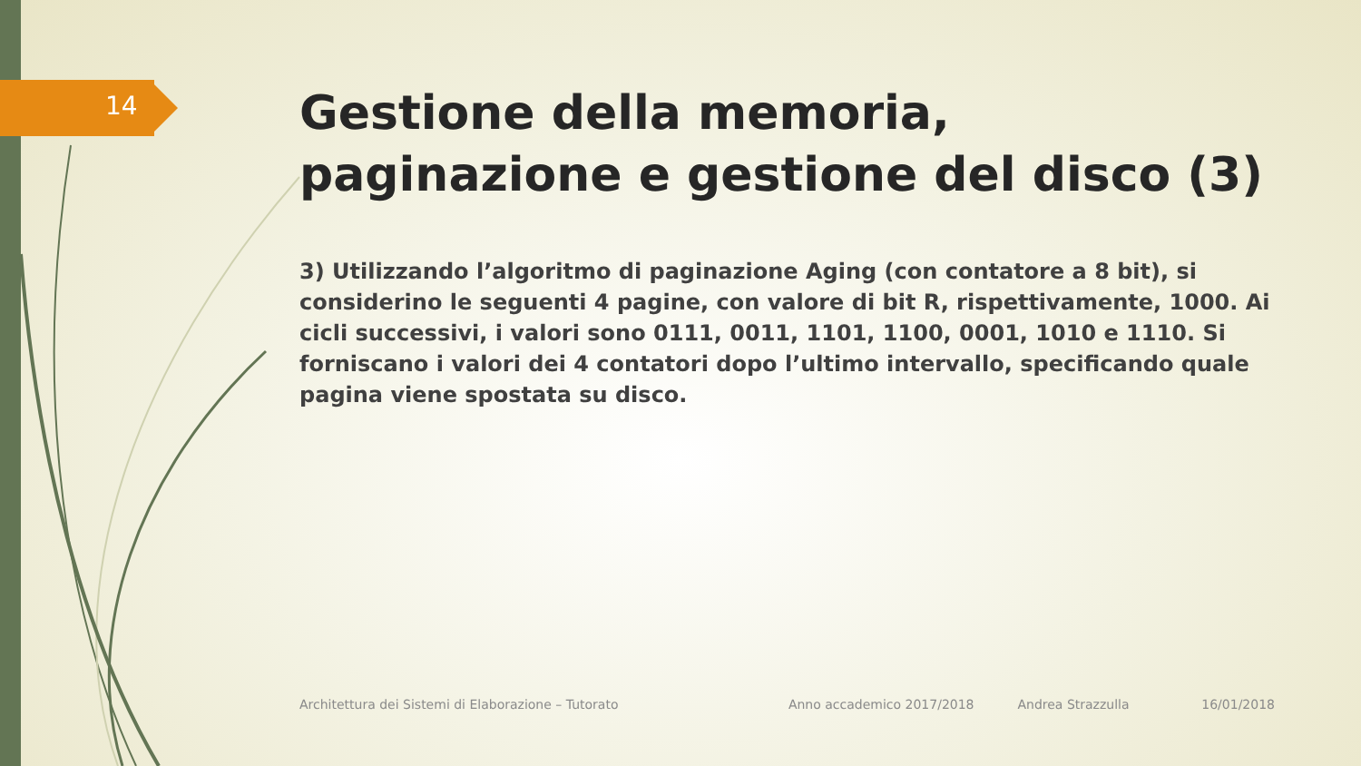14
Gestione della memoria, paginazione e gestione del disco (3)
3) Utilizzando l’algoritmo di paginazione Aging (con contatore a 8 bit), si considerino le seguenti 4 pagine, con valore di bit R, rispettivamente, 1000. Ai cicli successivi, i valori sono 0111, 0011, 1101, 1100, 0001, 1010 e 1110. Si forniscano i valori dei 4 contatori dopo l’ultimo intervallo, specificando quale pagina viene spostata su disco.
Architettura dei Sistemi di Elaborazione – Tutorato Anno accademico 2017/2018 Andrea Strazzulla 16/01/2018